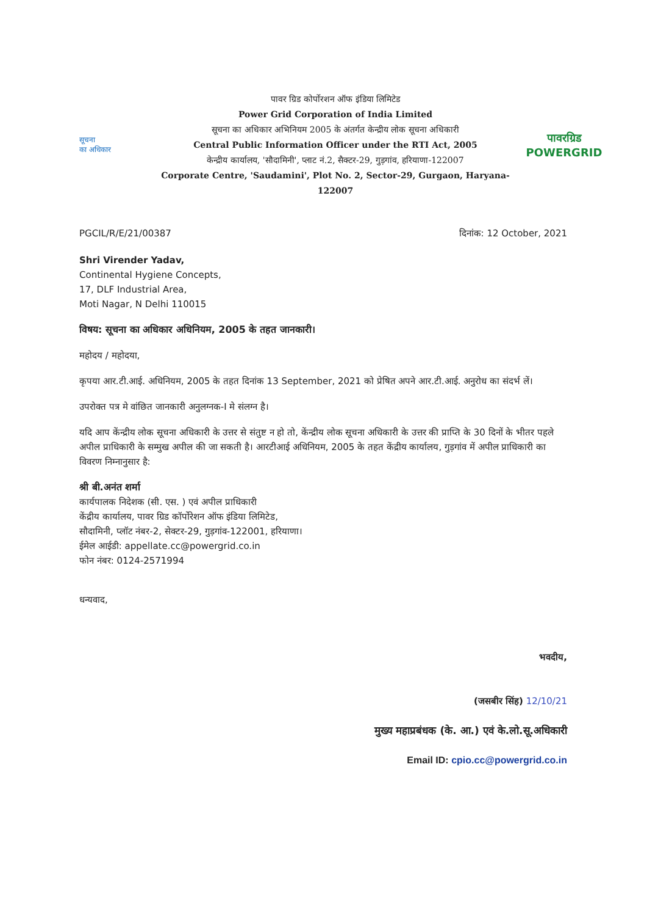सूचना
का अधिकार
पावर ग्रिड कोर्पोरशन ऑफ इंडिया लिमिटेड
Power Grid Corporation of India Limited
सूचना का अधिकार अभिनियम 2005 के अंतर्गत केन्द्रीय लोक सूचना अधिकारी
Central Public Information Officer under the RTI Act, 2005
केन्द्रीय कार्यालय, 'सौदामिनी', प्लाट नं.2, सैक्टर-29, गुड़गांव, हरियाणा-122007
Corporate Centre, 'Saudamini', Plot No. 2, Sector-29, Gurgaon, Haryana-122007
पावरग्रिड
POWERGRID
PGCIL/R/E/21/00387 दिनांक: 12 October, 2021
Shri Virender Yadav,
Continental Hygiene Concepts,
17, DLF Industrial Area,
Moti Nagar, N Delhi 110015
विषय: सूचना का अधिकार अधिनियम, 2005 के तहत जानकारी।
महोदय / महोदया,
कृपया आर.टी.आई. अधिनियम, 2005 के तहत दिनांक 13 September, 2021 को प्रेषित अपने आर.टी.आई. अनुरोध का संदर्भ लें।
उपरोक्त पत्र मे वांछित जानकारी अनुलग्नक-I मे संलग्न है।
यदि आप केंन्द्रीय लोक सूचना अधिकारी के उत्तर से संतुष्ट न हो तो, केंन्द्रीय लोक सूचना अधिकारी के उत्तर की प्राप्ति के 30 दिनों के भीतर पहले अपील प्राधिकारी के सम्मुख अपील की जा सकती है। आरटीआई अधिनियम, 2005 के तहत केंद्रीय कार्यालय, गुड़गांव में अपील प्राधिकारी का विवरण निम्नानुसार है:
श्री बी.अनंत शर्मा
कार्यपालक निदेशक (सी. एस. ) एवं अपील प्राधिकारी
केंद्रीय कार्यालय, पावर ग्रिड कॉर्पोरेशन ऑफ इंडिया लिमिटेड,
सौदामिनी, प्लॉट नंबर-2, सेक्टर-29, गुड़गांव-122001, हरियाणा।
ईमेल आईडी: appellate.cc@powergrid.co.in
फोन नंबर: 0124-2571994
धन्यवाद,
भवदीय,
(जसबीर सिंह) 12/10/21
मुख्य महाप्रबंधक (के. आ.) एवं के.लो.सू.अधिकारी
Email ID: cpio.cc@powergrid.co.in